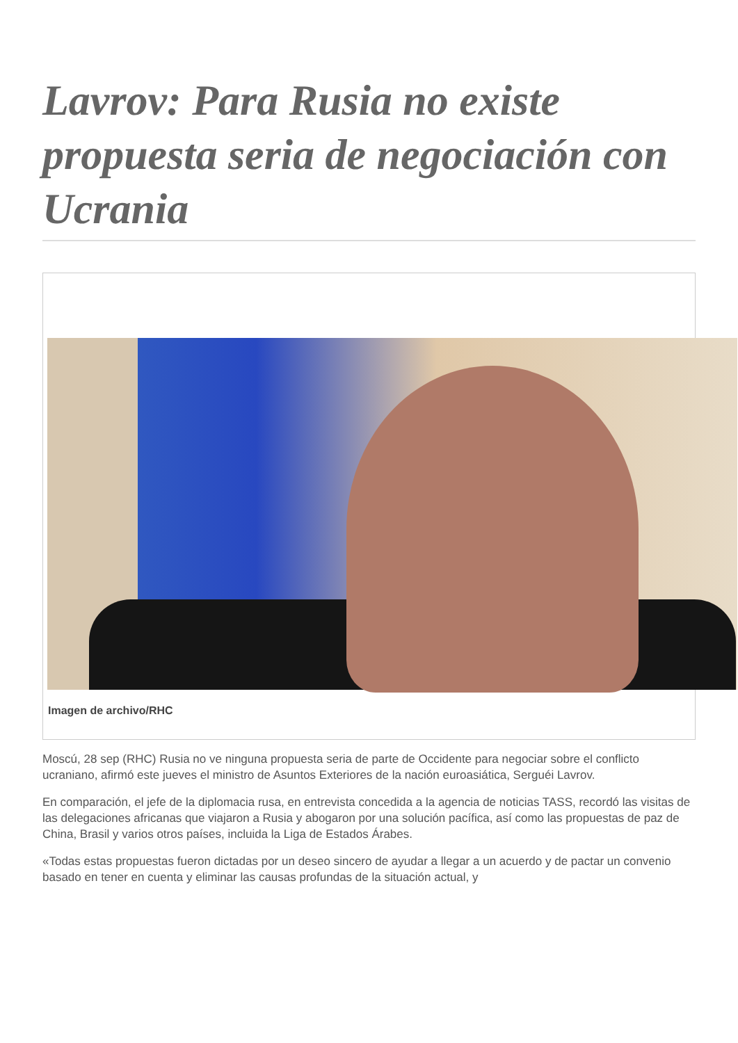Lavrov: Para Rusia no existe propuesta seria de negociación con Ucrania
Imagen de archivo/RHC
Moscú, 28 sep (RHC) Rusia no ve ninguna propuesta seria de parte de Occidente para negociar sobre el conflicto ucraniano, afirmó este jueves el ministro de Asuntos Exteriores de la nación euroasiática, Serguéi Lavrov.
En comparación, el jefe de la diplomacia rusa, en entrevista concedida a la agencia de noticias TASS, recordó las visitas de las delegaciones africanas que viajaron a Rusia y abogaron por una solución pacífica, así como las propuestas de paz de China, Brasil y varios otros países, incluida la Liga de Estados Árabes.
«Todas estas propuestas fueron dictadas por un deseo sincero de ayudar a llegar a un acuerdo y de pactar un convenio basado en tener en cuenta y eliminar las causas profundas de la situación actual, y